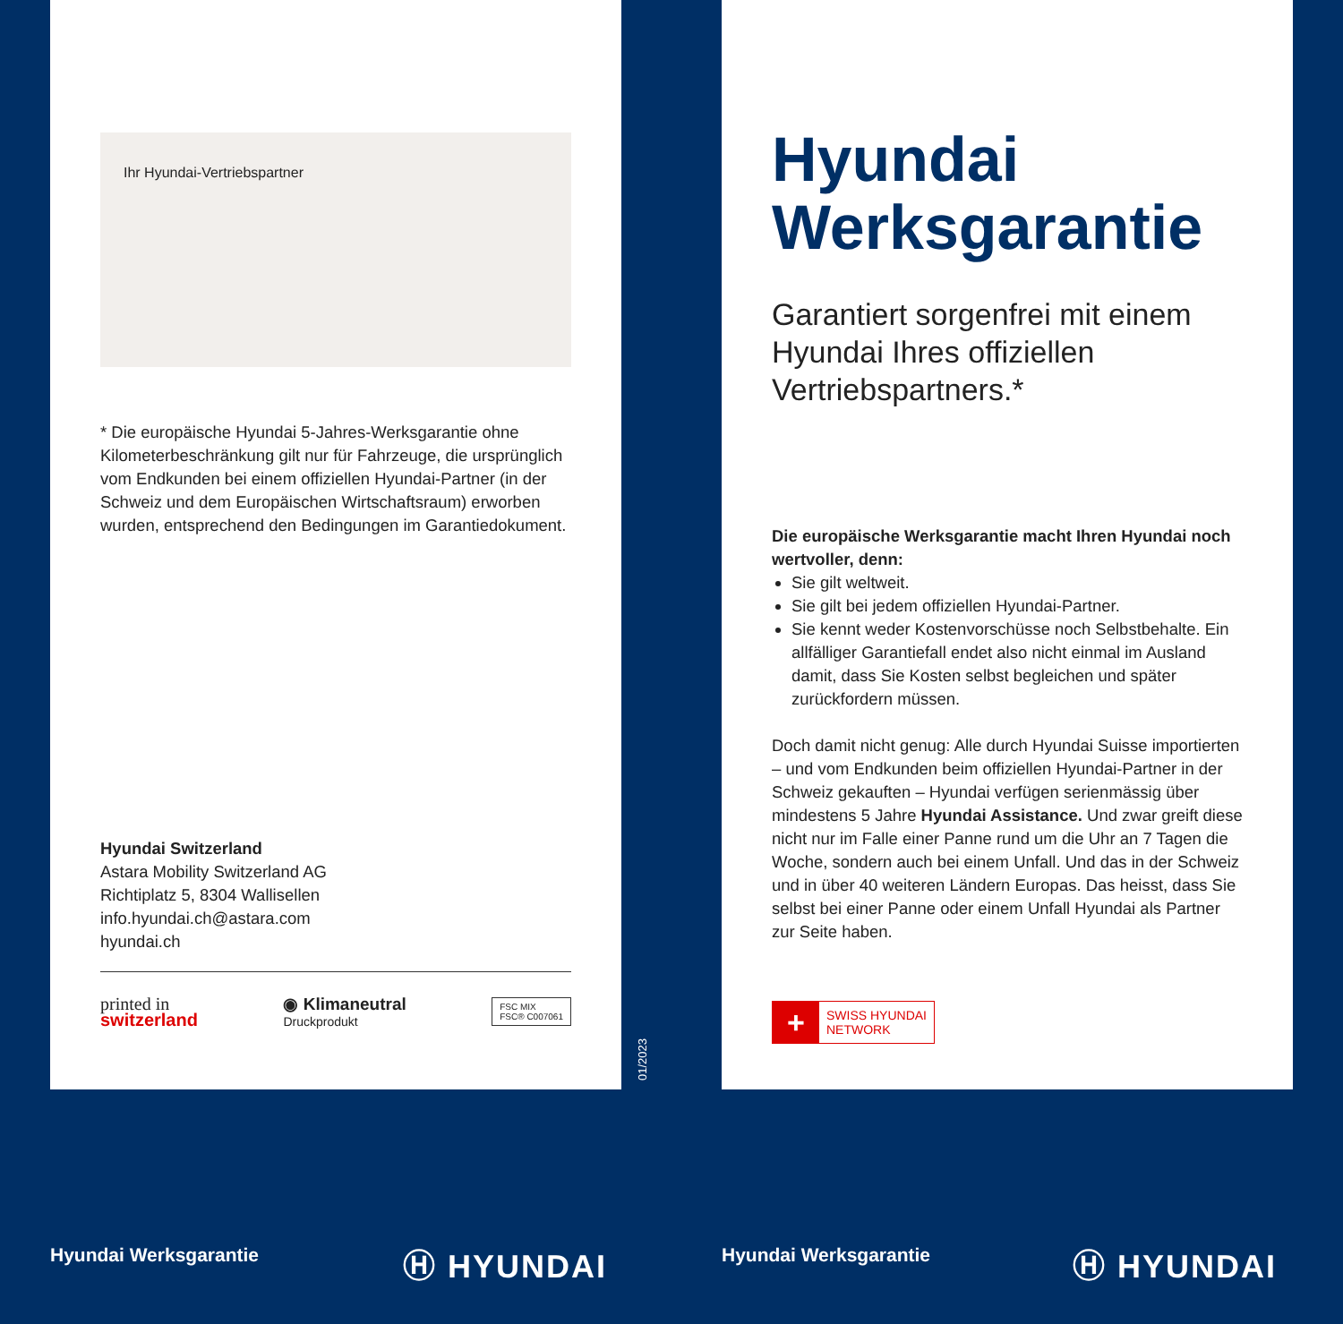Ihr Hyundai-Vertriebspartner
* Die europäische Hyundai 5-Jahres-Werksgarantie ohne Kilometerbeschränkung gilt nur für Fahrzeuge, die ursprünglich vom Endkunden bei einem offiziellen Hyundai-Partner (in der Schweiz und dem Europäischen Wirtschaftsraum) erworben wurden, entsprechend den Bedingungen im Garantiedokument.
Hyundai Switzerland
Astara Mobility Switzerland AG
Richtiplatz 5, 8304 Wallisellen
info.hyundai.ch@astara.com
hyundai.ch
printed in
switzerland
◉ Klimaneutral
Druckprodukt
FSC MIX
FSC® C007061
01/2023
Hyundai Werksgarantie
Garantiert sorgenfrei mit einem Hyundai Ihres offiziellen Vertriebspartners.*
Die europäische Werksgarantie macht Ihren Hyundai noch wertvoller, denn:
Sie gilt weltweit.
Sie gilt bei jedem offiziellen Hyundai-Partner.
Sie kennt weder Kostenvorschüsse noch Selbstbehalte. Ein allfälliger Garantiefall endet also nicht einmal im Ausland damit, dass Sie Kosten selbst begleichen und später zurückfordern müssen.
Doch damit nicht genug: Alle durch Hyundai Suisse importierten – und vom Endkunden beim offiziellen Hyundai-Partner in der Schweiz gekauften – Hyundai verfügen serienmässig über mindestens 5 Jahre Hyundai Assistance. Und zwar greift diese nicht nur im Falle einer Panne rund um die Uhr an 7 Tagen die Woche, sondern auch bei einem Unfall. Und das in der Schweiz und in über 40 weiteren Ländern Europas. Das heisst, dass Sie selbst bei einer Panne oder einem Unfall Hyundai als Partner zur Seite haben.
+
SWISS HYUNDAI
NETWORK
Hyundai Werksgarantie Ⓗ HYUNDAI Hyundai Werksgarantie Ⓗ HYUNDAI